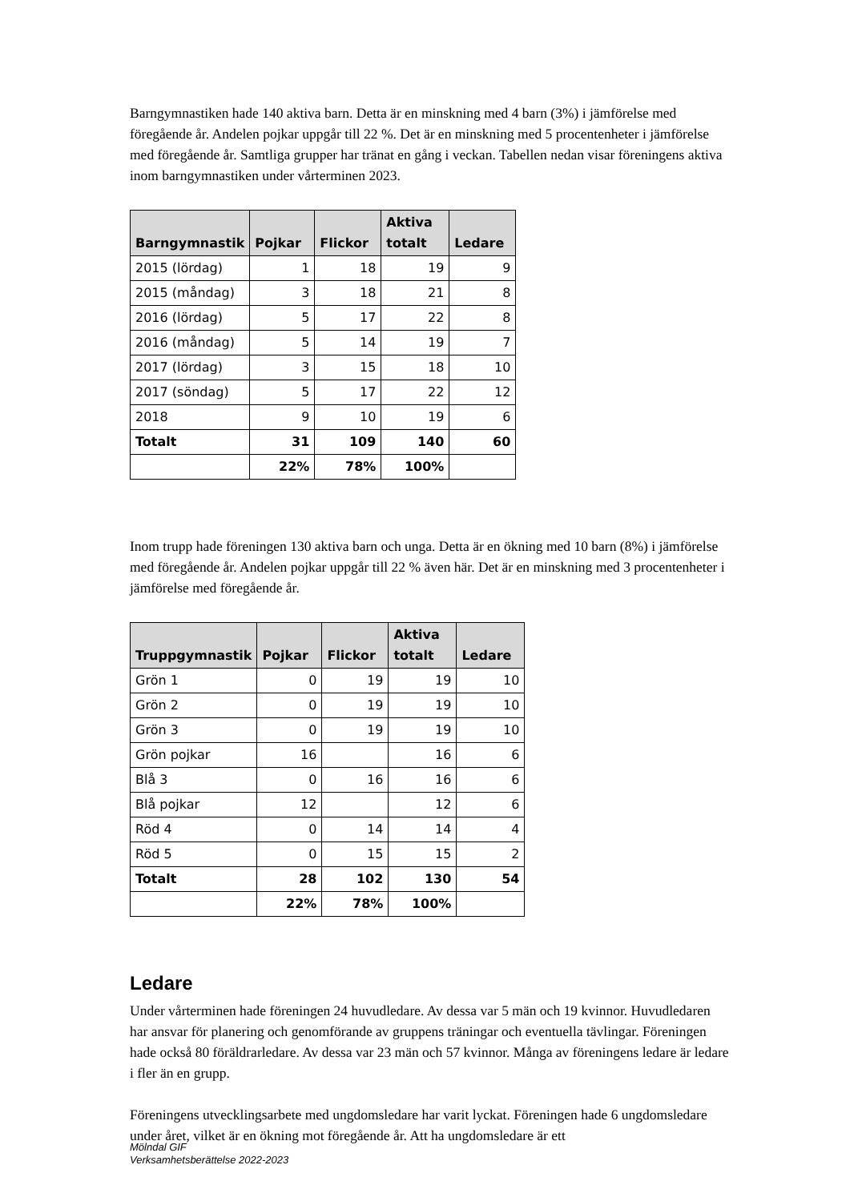Barngymnastiken hade 140 aktiva barn. Detta är en minskning med 4 barn (3%) i jämförelse med föregående år. Andelen pojkar uppgår till 22 %. Det är en minskning med 5 procentenheter i jämförelse med föregående år. Samtliga grupper har tränat en gång i veckan. Tabellen nedan visar föreningens aktiva inom barngymnastiken under vårterminen 2023.
| Barngymnastik | Pojkar | Flickor | Aktiva totalt | Ledare |
| --- | --- | --- | --- | --- |
| 2015 (lördag) | 1 | 18 | 19 | 9 |
| 2015 (måndag) | 3 | 18 | 21 | 8 |
| 2016 (lördag) | 5 | 17 | 22 | 8 |
| 2016 (måndag) | 5 | 14 | 19 | 7 |
| 2017 (lördag) | 3 | 15 | 18 | 10 |
| 2017 (söndag) | 5 | 17 | 22 | 12 |
| 2018 | 9 | 10 | 19 | 6 |
| Totalt | 31 | 109 | 140 | 60 |
| | 22% | 78% | 100% | |
Inom trupp hade föreningen 130 aktiva barn och unga. Detta är en ökning med 10 barn (8%) i jämförelse med föregående år. Andelen pojkar uppgår till 22 % även här. Det är en minskning med 3 procentenheter i jämförelse med föregående år.
| Truppgymnastik | Pojkar | Flickor | Aktiva totalt | Ledare |
| --- | --- | --- | --- | --- |
| Grön 1 | 0 | 19 | 19 | 10 |
| Grön 2 | 0 | 19 | 19 | 10 |
| Grön 3 | 0 | 19 | 19 | 10 |
| Grön pojkar | 16 | | 16 | 6 |
| Blå 3 | 0 | 16 | 16 | 6 |
| Blå pojkar | 12 | | 12 | 6 |
| Röd 4 | 0 | 14 | 14 | 4 |
| Röd 5 | 0 | 15 | 15 | 2 |
| Totalt | 28 | 102 | 130 | 54 |
| | 22% | 78% | 100% | |
Ledare
Under vårterminen hade föreningen 24 huvudledare. Av dessa var 5 män och 19 kvinnor. Huvudledaren har ansvar för planering och genomförande av gruppens träningar och eventuella tävlingar. Föreningen hade också 80 föräldrarledare. Av dessa var 23 män och 57 kvinnor. Många av föreningens ledare är ledare i fler än en grupp.
Föreningens utvecklingsarbete med ungdomsledare har varit lyckat. Föreningen hade 6 ungdomsledare under året, vilket är en ökning mot föregående år. Att ha ungdomsledare är ett
Mölndal GIF
Verksamhetsberättelse 2022-2023